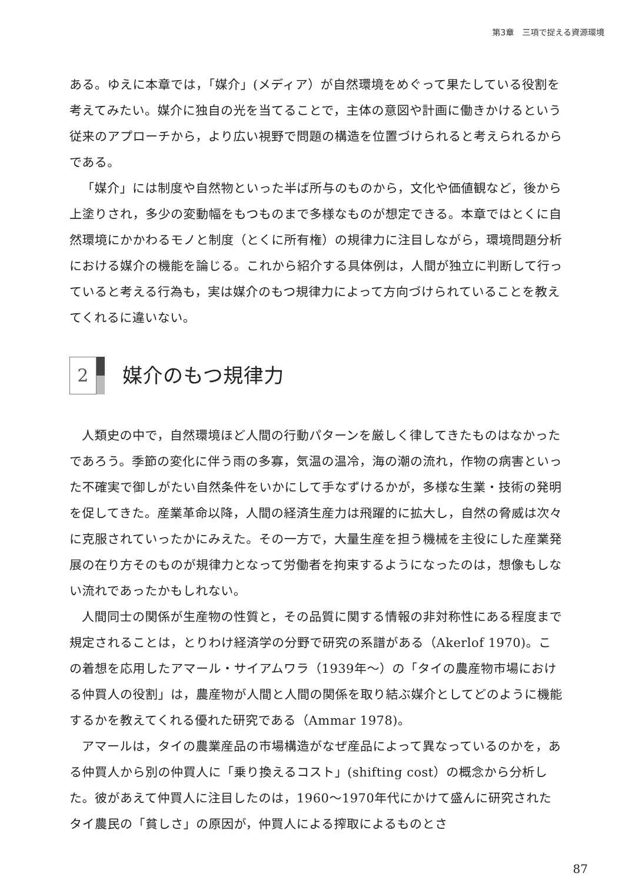第3章　三項で捉える資源環境
ある。ゆえに本章では，「媒介」(メディア）が自然環境をめぐって果たしている役割を考えてみたい。媒介に独自の光を当てることで，主体の意図や計画に働きかけるという従来のアプローチから，より広い視野で問題の構造を位置づけられると考えられるからである。
「媒介」には制度や自然物といった半ば所与のものから，文化や価値観など，後から上塗りされ，多少の変動幅をもつものまで多様なものが想定できる。本章ではとくに自然環境にかかわるモノと制度（とくに所有権）の規律力に注目しながら，環境問題分析における媒介の機能を論じる。これから紹介する具体例は，人間が独立に判断して行っていると考える行為も，実は媒介のもつ規律力によって方向づけられていることを教えてくれるに違いない。
2 媒介のもつ規律力
人類史の中で，自然環境ほど人間の行動パターンを厳しく律してきたものはなかったであろう。季節の変化に伴う雨の多寡，気温の温冷，海の潮の流れ，作物の病害といった不確実で御しがたい自然条件をいかにして手なずけるかが，多様な生業・技術の発明を促してきた。産業革命以降，人間の経済生産力は飛躍的に拡大し，自然の脅威は次々に克服されていったかにみえた。その一方で，大量生産を担う機械を主役にした産業発展の在り方そのものが規律力となって労働者を拘束するようになったのは，想像もしない流れであったかもしれない。
人間同士の関係が生産物の性質と，その品質に関する情報の非対称性にある程度まで規定されることは，とりわけ経済学の分野で研究の系譜がある（Akerlof 1970)。この着想を応用したアマール・サイアムワラ（1939年〜）の「タイの農産物市場における仲買人の役割」は，農産物が人間と人間の関係を取り結ぶ媒介としてどのように機能するかを教えてくれる優れた研究である（Ammar 1978)。
アマールは，タイの農業産品の市場構造がなぜ産品によって異なっているのかを，ある仲買人から別の仲買人に「乗り換えるコスト」(shifting cost）の概念から分析した。彼があえて仲買人に注目したのは，1960〜1970年代にかけて盛んに研究されたタイ農民の「貧しさ」の原因が，仲買人による搾取によるものとさ
87